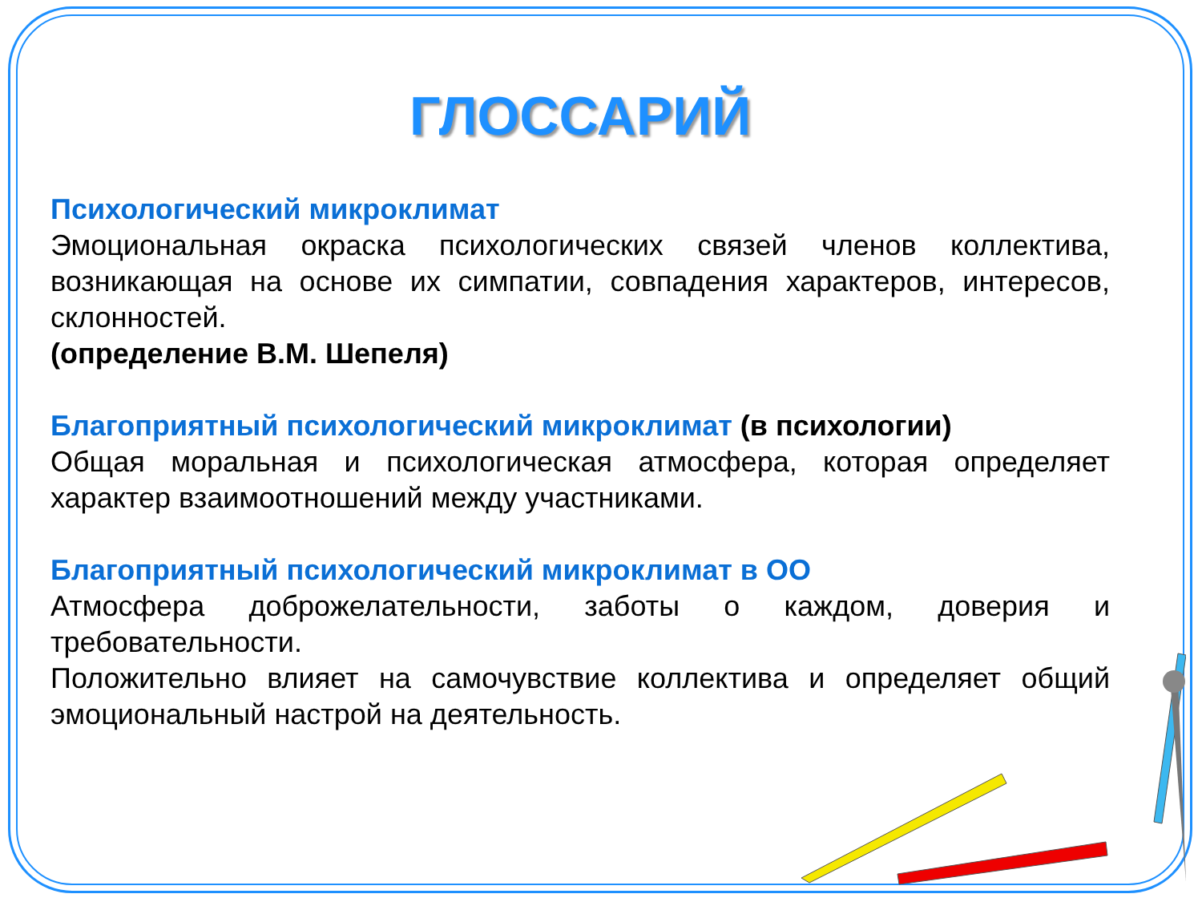ГЛОССАРИЙ
Психологический микроклимат
Эмоциональная окраска психологических связей членов коллектива, возникающая на основе их симпатии, совпадения характеров, интересов, склонностей.
(определение В.М. Шепеля)
Благоприятный психологический микроклимат (в психологии)
Общая моральная и психологическая атмосфера, которая определяет характер взаимоотношений между участниками.
Благоприятный психологический микроклимат в ОО
Атмосфера доброжелательности, заботы о каждом, доверия и требовательности.
Положительно влияет на самочувствие коллектива и определяет общий эмоциональный настрой на деятельность.